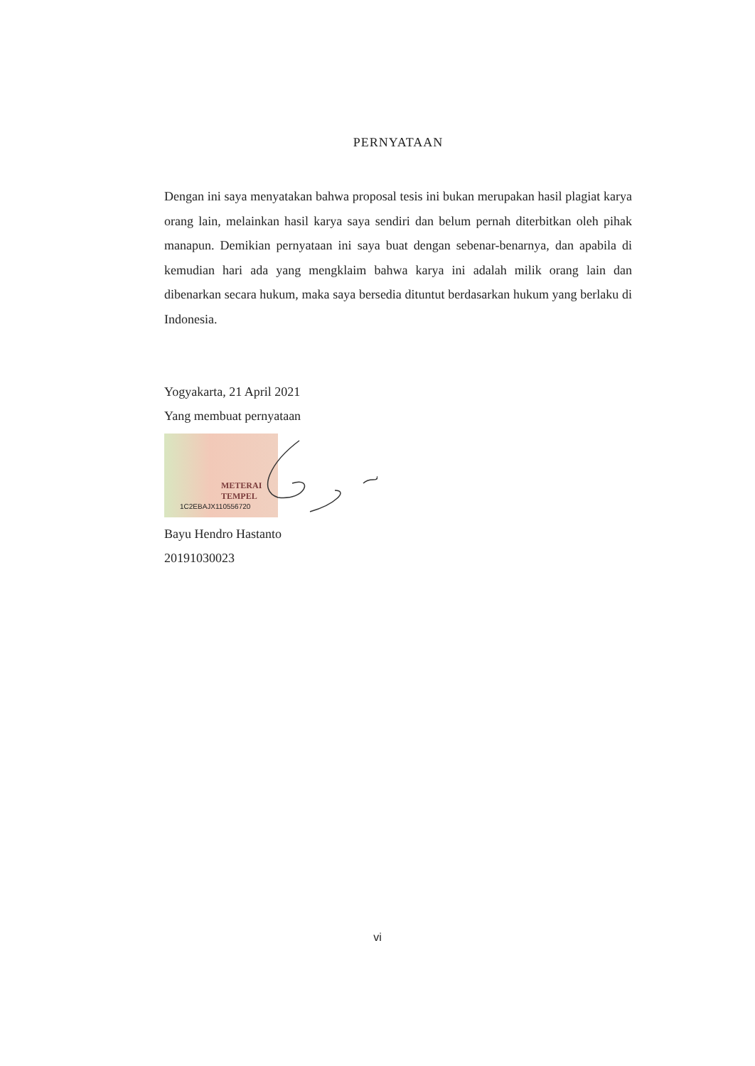PERNYATAAN
Dengan ini saya menyatakan bahwa proposal tesis ini bukan merupakan hasil plagiat karya orang lain, melainkan hasil karya saya sendiri dan belum pernah diterbitkan oleh pihak manapun. Demikian pernyataan ini saya buat dengan sebenar-benarnya, dan apabila di kemudian hari ada yang mengklaim bahwa karya ini adalah milik orang lain dan dibenarkan secara hukum, maka saya bersedia dituntut berdasarkan hukum yang berlaku di Indonesia.
Yogyakarta, 21 April 2021
Yang membuat pernyataan
METERAI TEMPEL
1C2EBAJX110556720
Bayu Hendro Hastanto
20191030023
vi